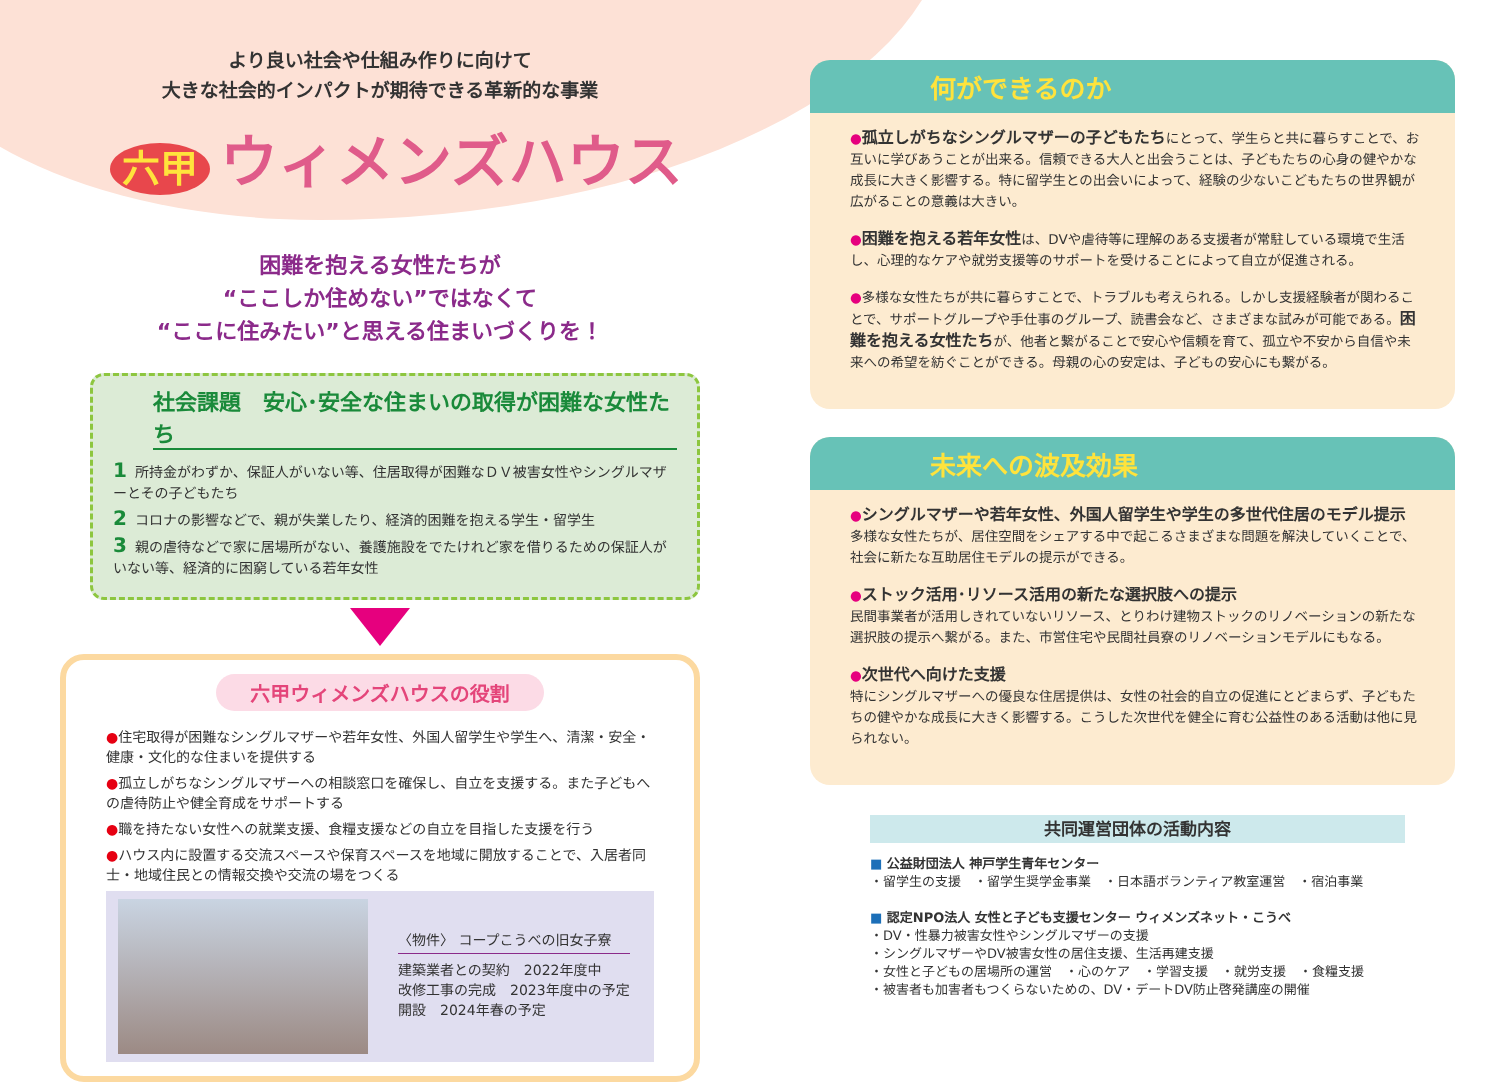より良い社会や仕組み作りに向けて
大きな社会的インパクトが期待できる革新的な事業
六甲 ウィメンズハウス
困難を抱える女性たちが
“ここしか住めない”ではなくて
“ここに住みたい”と思える住まいづくりを！
社会課題　安心･安全な住まいの取得が困難な女性たち
1 所持金がわずか、保証人がいない等、住居取得が困難なＤＶ被害女性やシングルマザーとその子どもたち
2 コロナの影響などで、親が失業したり、経済的困難を抱える学生・留学生
3 親の虐待などで家に居場所がない、養護施設をでたけれど家を借りるための保証人がいない等、経済的に困窮している若年女性
六甲ウィメンズハウスの役割
●住宅取得が困難なシングルマザーや若年女性、外国人留学生や学生へ、清潔・安全・健康・文化的な住まいを提供する
●孤立しがちなシングルマザーへの相談窓口を確保し、自立を支援する。また子どもへの虐待防止や健全育成をサポートする
●職を持たない女性への就業支援、食糧支援などの自立を目指した支援を行う
●ハウス内に設置する交流スペースや保育スペースを地域に開放することで、入居者同士・地域住民との情報交換や交流の場をつくる
〈物件〉 コープこうべの旧女子寮
建築業者との契約　2022年度中
改修工事の完成　2023年度中の予定
開設　2024年春の予定
何ができるのか
●孤立しがちなシングルマザーの子どもたちにとって、学生らと共に暮らすことで、お互いに学びあうことが出来る。信頼できる大人と出会うことは、子どもたちの心身の健やかな成長に大きく影響する。特に留学生との出会いによって、経験の少ないこどもたちの世界観が広がることの意義は大きい。
●困難を抱える若年女性は、DVや虐待等に理解のある支援者が常駐している環境で生活し、心理的なケアや就労支援等のサポートを受けることによって自立が促進される。
●多様な女性たちが共に暮らすことで、トラブルも考えられる。しかし支援経験者が関わることで、サポートグループや手仕事のグループ、読書会など、さまざまな試みが可能である。困難を抱える女性たちが、他者と繋がることで安心や信頼を育て、孤立や不安から自信や未来への希望を紡ぐことができる。母親の心の安定は、子どもの安心にも繋がる。
未来への波及効果
●シングルマザーや若年女性、外国人留学生や学生の多世代住居のモデル提示
多様な女性たちが、居住空間をシェアする中で起こるさまざまな問題を解決していくことで、社会に新たな互助居住モデルの提示ができる。
●ストック活用･リソース活用の新たな選択肢への提示
民間事業者が活用しきれていないリソース、とりわけ建物ストックのリノベーションの新たな選択肢の提示へ繋がる。また、市営住宅や民間社員寮のリノベーションモデルにもなる。
●次世代へ向けた支援
特にシングルマザーへの優良な住居提供は、女性の社会的自立の促進にとどまらず、子どもたちの健やかな成長に大きく影響する。こうした次世代を健全に育む公益性のある活動は他に見られない。
共同運営団体の活動内容
■ 公益財団法人 神戸学生青年センター
・留学生の支援　・留学生奨学金事業　・日本語ボランティア教室運営　・宿泊事業
■ 認定NPO法人 女性と子ども支援センター ウィメンズネット・こうべ
・DV・性暴力被害女性やシングルマザーの支援
・シングルマザーやDV被害女性の居住支援、生活再建支援
・女性と子どもの居場所の運営　・心のケア　・学習支援　・就労支援　・食糧支援
・被害者も加害者もつくらないための、DV・デートDV防止啓発講座の開催